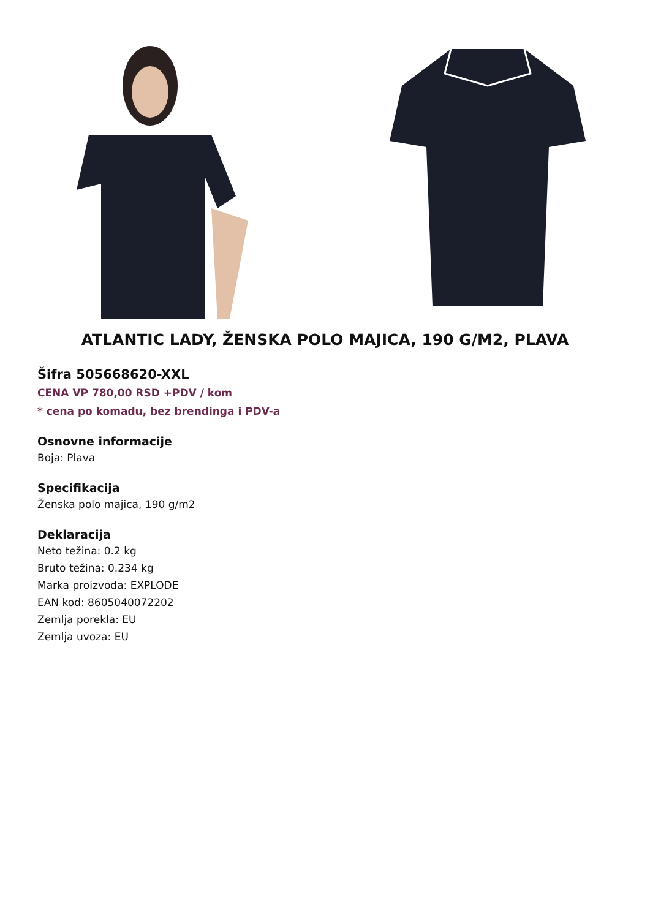ATLANTIC LADY, ŽENSKA POLO MAJICA, 190 G/M2, PLAVA
Šifra 505668620-XXL
CENA VP 780,00 RSD +PDV / kom
* cena po komadu, bez brendinga i PDV-a
Osnovne informacije
Boja: Plava
Specifikacija
Ženska polo majica, 190 g/m2
Deklaracija
Neto težina: 0.2 kg
Bruto težina: 0.234 kg
Marka proizvoda: EXPLODE
EAN kod: 8605040072202
Zemlja porekla: EU
Zemlja uvoza: EU